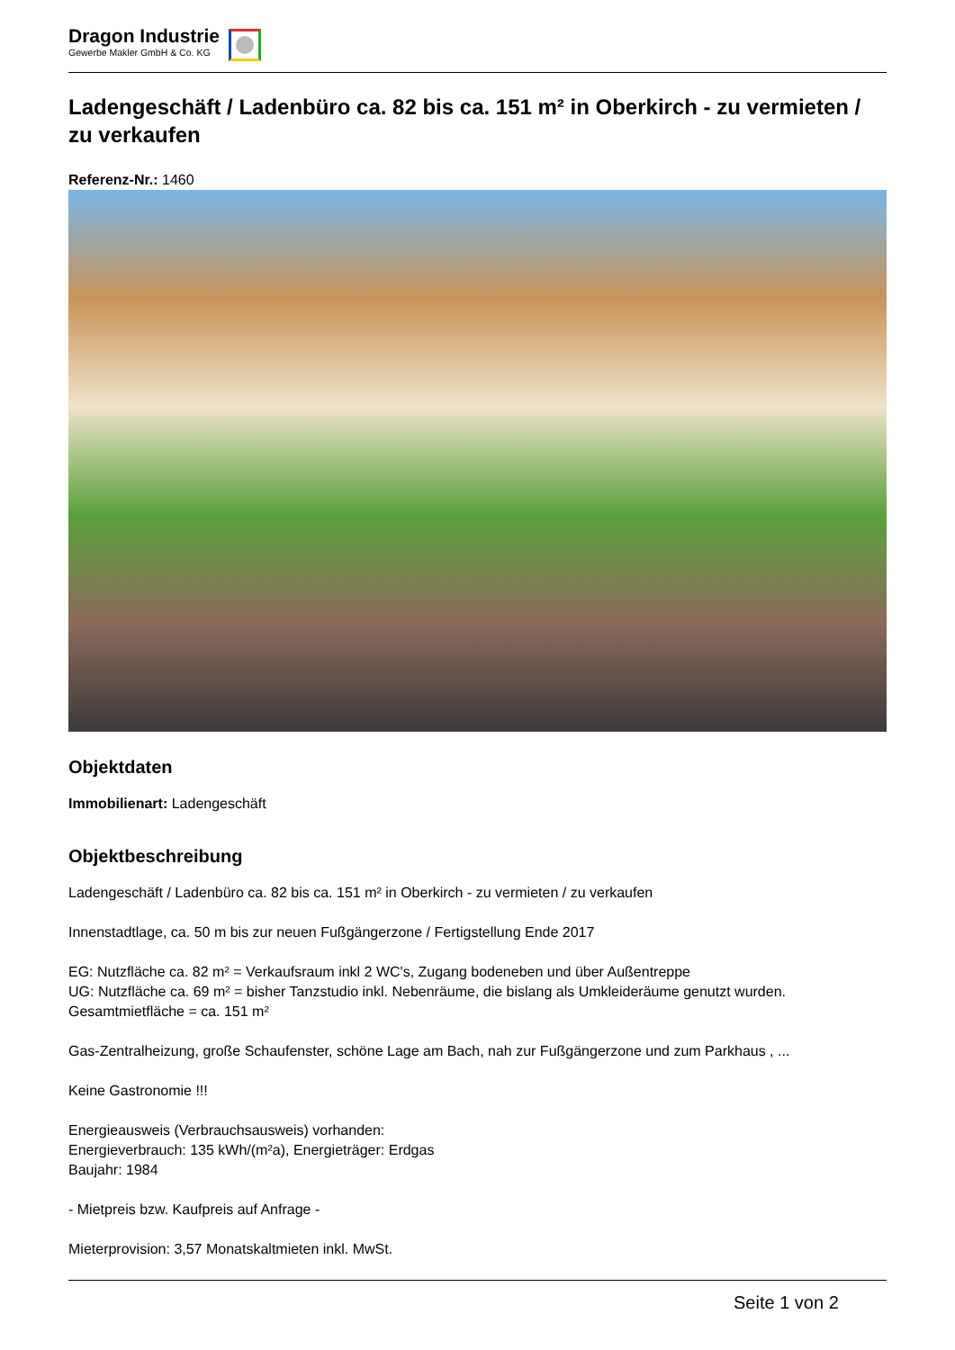Dragon Industrie
Gewerbe Makler GmbH & Co. KG
Ladengeschäft / Ladenbüro ca. 82 bis ca. 151 m² in Oberkirch - zu vermieten / zu verkaufen
Referenz-Nr.: 1460
Objektdaten
Immobilienart: Ladengeschäft
Objektbeschreibung
Ladengeschäft / Ladenbüro ca. 82 bis ca. 151 m² in Oberkirch - zu vermieten / zu verkaufen
Innenstadtlage, ca. 50 m bis zur neuen Fußgängerzone / Fertigstellung Ende 2017
EG: Nutzfläche ca. 82 m² = Verkaufsraum inkl 2 WC's, Zugang bodeneben und über Außentreppe
UG: Nutzfläche ca. 69 m² = bisher Tanzstudio inkl. Nebenräume, die bislang als Umkleideräume genutzt wurden.
Gesamtmietfläche = ca. 151 m²
Gas-Zentralheizung, große Schaufenster, schöne Lage am Bach, nah zur Fußgängerzone und zum Parkhaus , ...
Keine Gastronomie !!!
Energieausweis (Verbrauchsausweis) vorhanden:
Energieverbrauch: 135 kWh/(m²a), Energieträger: Erdgas
Baujahr: 1984
- Mietpreis bzw. Kaufpreis auf Anfrage -
Mieterprovision: 3,57 Monatskaltmieten inkl. MwSt.
Seite 1 von 2